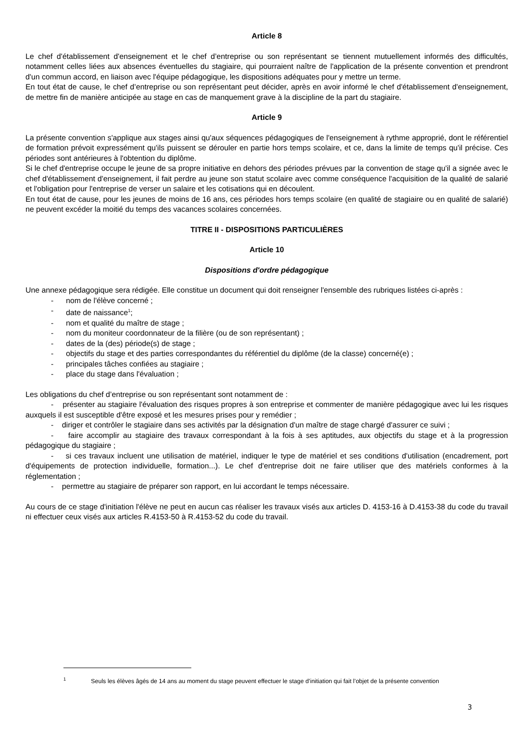Article 8
Le chef d'établissement d'enseignement et le chef d’entreprise ou son représentant se tiennent mutuellement informés des difficultés, notamment celles liées aux absences éventuelles du stagiaire, qui pourraient naître de l'application de la présente convention et prendront d'un commun accord, en liaison avec l'équipe pédagogique, les dispositions adéquates pour y mettre un terme.
En tout état de cause, le chef d’entreprise ou son représentant peut décider, après en avoir informé le chef d'établissement d'enseignement, de mettre fin de manière anticipée au stage en cas de manquement grave à la discipline de la part du stagiaire.
Article 9
La présente convention s'applique aux stages ainsi qu'aux séquences pédagogiques de l'enseignement à rythme approprié, dont le référentiel de formation prévoit expressément qu'ils puissent se dérouler en partie hors temps scolaire, et ce, dans la limite de temps qu'il précise. Ces périodes sont antérieures à l'obtention du diplôme.
Si le chef d'entreprise occupe le jeune de sa propre initiative en dehors des périodes prévues par la convention de stage qu'il a signée avec le chef d'établissement d'enseignement, il fait perdre au jeune son statut scolaire avec comme conséquence l'acquisition de la qualité de salarié et l'obligation pour l'entreprise de verser un salaire et les cotisations qui en découlent.
En tout état de cause, pour les jeunes de moins de 16 ans, ces périodes hors temps scolaire (en qualité de stagiaire ou en qualité de salarié) ne peuvent excéder la moitié du temps des vacances scolaires concernées.
TITRE II - DISPOSITIONS PARTICULIÈRES
Article 10
Dispositions d'ordre pédagogique
Une annexe pédagogique sera rédigée. Elle constitue un document qui doit renseigner l'ensemble des rubriques listées ci-après :
- nom de l'élève concerné ;
- date de naissance<sup>1</sup>;
- nom et qualité du maître de stage ;
- nom du moniteur coordonnateur de la filière (ou de son représentant) ;
- dates de la (des) période(s) de stage ;
- objectifs du stage et des parties correspondantes du référentiel du diplôme (de la classe) concerné(e) ;
- principales tâches confiées au stagiaire ;
- place du stage dans l'évaluation ;
Les obligations du chef d’entreprise ou son représentant sont notamment de :
- présenter au stagiaire l'évaluation des risques propres à son entreprise et commenter de manière pédagogique avec lui les risques auxquels il est susceptible d'être exposé et les mesures prises pour y remédier ;
- diriger et contrôler le stagiaire dans ses activités par la désignation d'un maître de stage chargé d'assurer ce suivi ;
- faire accomplir au stagiaire des travaux correspondant à la fois à ses aptitudes, aux objectifs du stage et à la progression pédagogique du stagiaire ;
- si ces travaux incluent une utilisation de matériel, indiquer le type de matériel et ses conditions d'utilisation (encadrement, port d'équipements de protection individuelle, formation...). Le chef d'entreprise doit ne faire utiliser que des matériels conformes à la réglementation ;
- permettre au stagiaire de préparer son rapport, en lui accordant le temps nécessaire.
Au cours de ce stage d'initiation l'élève ne peut en aucun cas réaliser les travaux visés aux articles D. 4153-16 à D.4153-38 du code du travail ni effectuer ceux visés aux articles R.4153-50 à R.4153-52 du code du travail.
<sup>1</sup> Seuls les élèves âgés de 14 ans au moment du stage peuvent effectuer le stage d’initiation qui fait l’objet de la présente convention
3